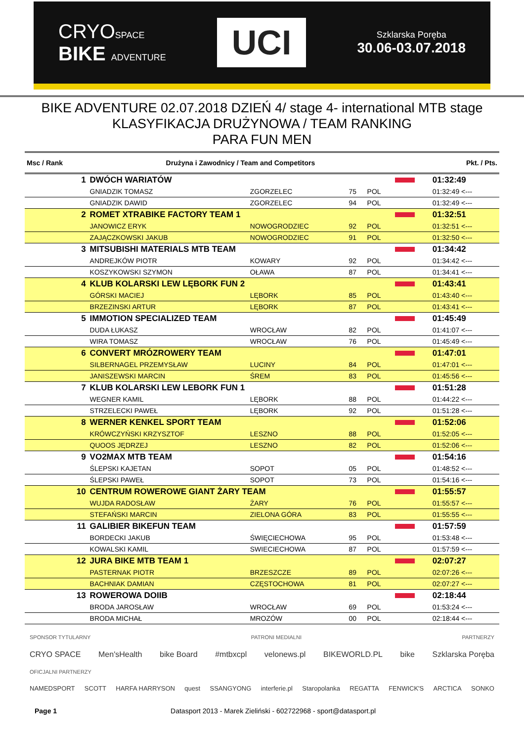CRYOSPACE
BIKE ADVENTURE
UCI
Szklarska Poręba
30.06-03.07.2018
BIKE ADVENTURE 02.07.2018 DZIEŃ 4/ stage 4- international MTB stage
KLASYFIKACJA DRUŻYNOWA / TEAM RANKING
PARA FUN MEN
| Msc / Rank | Drużyna i Zawodnicy / Team and Competitors | | | | | Pkt. / Pts. |
| --- | --- | --- | --- | --- | --- | --- |
| 1 | DWÓCH WARIATÓW | | | | | 01:32:49 |
| | GNIADZIK TOMASZ | ZGORZELEC | 75 | POL | | 01:32:49 <--- |
| | GNIADZIK DAWID | ZGORZELEC | 94 | POL | | 01:32:49 <--- |
| 2 | ROMET XTRABIKE FACTORY TEAM 1 | | | | | 01:32:51 |
| | JANOWICZ ERYK | NOWOGRODZIEC | 92 | POL | | 01:32:51 <--- |
| | ZAJĄCZKOWSKI JAKUB | NOWOGRODZIEC | 91 | POL | | 01:32:50 <--- |
| 3 | MITSUBISHI MATERIALS MTB TEAM | | | | | 01:34:42 |
| | ANDREJKÓW PIOTR | KOWARY | 92 | POL | | 01:34:42 <--- |
| | KOSZYKOWSKI SZYMON | OŁAWA | 87 | POL | | 01:34:41 <--- |
| 4 | KLUB KOLARSKI LEW LĘBORK FUN 2 | | | | | 01:43:41 |
| | GÓRSKI MACIEJ | LĘBORK | 85 | POL | | 01:43:40 <--- |
| | BRZEZINSKI ARTUR | LĘBORK | 87 | POL | | 01:43:41 <--- |
| 5 | IMMOTION SPECIALIZED TEAM | | | | | 01:45:49 |
| | DUDA ŁUKASZ | WROCŁAW | 82 | POL | | 01:41:07 <--- |
| | WIRA TOMASZ | WROCŁAW | 76 | POL | | 01:45:49 <--- |
| 6 | CONVERT MRÓZROWERY TEAM | | | | | 01:47:01 |
| | SILBERNAGEL PRZEMYSŁAW | LUCINY | 84 | POL | | 01:47:01 <--- |
| | JANISZEWSKI MARCIN | ŚREM | 83 | POL | | 01:45:56 <--- |
| 7 | KLUB KOLARSKI LEW LEBORK FUN 1 | | | | | 01:51:28 |
| | WEGNER KAMIL | LĘBORK | 88 | POL | | 01:44:22 <--- |
| | STRZELECKI PAWEŁ | LĘBORK | 92 | POL | | 01:51:28 <--- |
| 8 | WERNER KENKEL SPORT TEAM | | | | | 01:52:06 |
| | KRÓWCZYŃSKI KRZYSZTOF | LESZNO | 88 | POL | | 01:52:05 <--- |
| | QUOOS JĘDRZEJ | LESZNO | 82 | POL | | 01:52:06 <--- |
| 9 | VO2MAX MTB TEAM | | | | | 01:54:16 |
| | ŚLEPSKI KAJETAN | SOPOT | 05 | POL | | 01:48:52 <--- |
| | ŚLEPSKI PAWEŁ | SOPOT | 73 | POL | | 01:54:16 <--- |
| 10 | CENTRUM ROWEROWE GIANT ŻARY TEAM | | | | | 01:55:57 |
| | WUJDA RADOSŁAW | ŻARY | 76 | POL | | 01:55:57 <--- |
| | STEFAŃSKI MARCIN | ZIELONA GÓRA | 83 | POL | | 01:55:55 <--- |
| 11 | GALIBIER BIKEFUN TEAM | | | | | 01:57:59 |
| | BORDECKI JAKUB | ŚWIĘCIECHOWA | 95 | POL | | 01:53:48 <--- |
| | KOWALSKI KAMIL | SWIECIECHOWA | 87 | POL | | 01:57:59 <--- |
| 12 | JURA BIKE MTB TEAM 1 | | | | | 02:07:27 |
| | PASTERNAK PIOTR | BRZESZCZE | 89 | POL | | 02:07:26 <--- |
| | BACHNIAK DAMIAN | CZĘSTOCHOWA | 81 | POL | | 02:07:27 <--- |
| 13 | ROWEROWA DOIIB | | | | | 02:18:44 |
| | BRODA JAROSŁAW | WROCŁAW | 69 | POL | | 01:53:24 <--- |
| | BRODA MICHAŁ | MROZÓW | 00 | POL | | 02:18:44 <--- |
SPONSOR TYTULARNY PATRONI MEDIALNI PARTNERZY
CRYO SPACE Men'sHealth bike Board #mtbxcpl velonews.pl BIKEWORLD.PL bike Szklarska Poręba
OFICJALNI PARTNERZY
NAMEDSPORT SCOTT HARFA HARRYSON quest SSANGYONG interferie.pl Staropolanka REGATTA FENWICK'S ARCTICA SONKO
Page 1 Datasport 2013 - Marek Zieliński - 602722968 - sport@datasport.pl